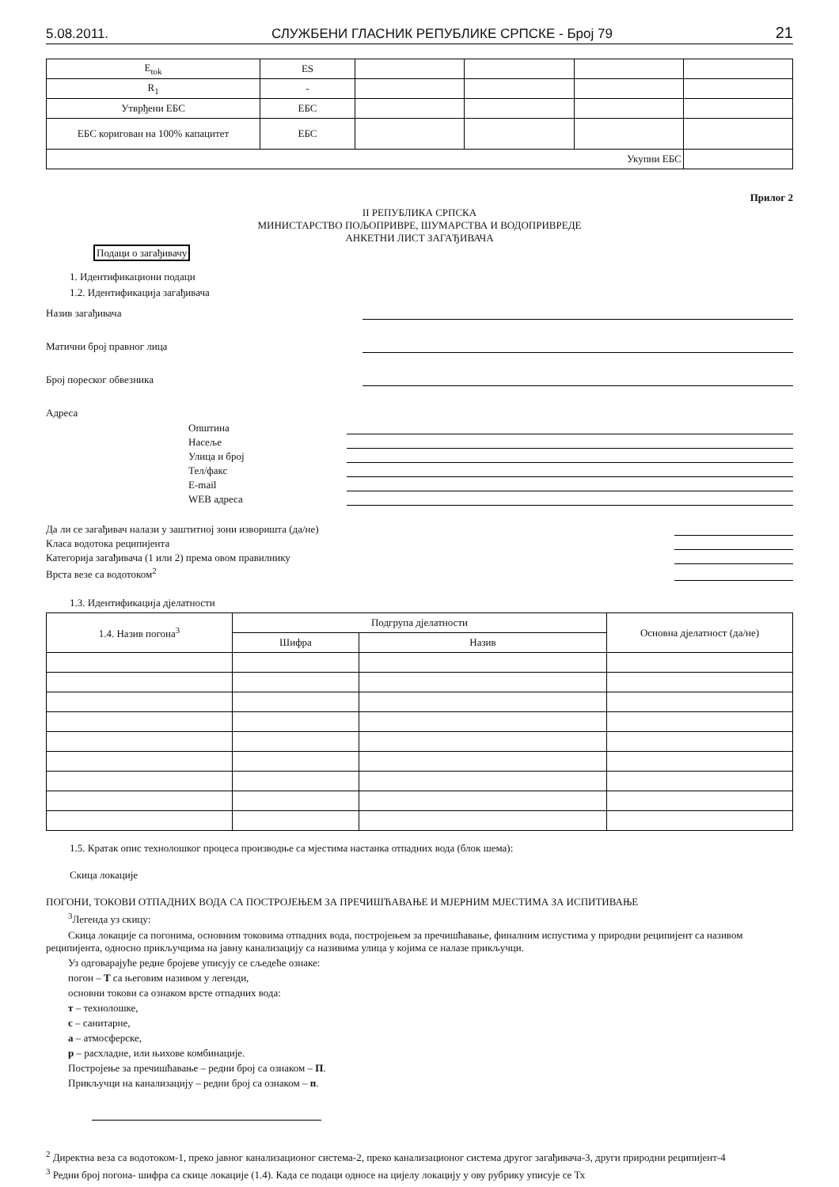5.08.2011. СЛУЖБЕНИ ГЛАСНИК РЕПУБЛИКЕ СРПСКЕ - Број 79 21
| E<sub>tok</sub> | ES | | | | |
| R<sub>1</sub> | - | | | | |
| Утврђени ЕБС | ЕБС | | | | |
| ЕБС коригован на 100% капацитет | ЕБС | | | | |
| Укупни ЕБС | | | | | |
Прилог 2
II РЕПУБЛИКА СРПСКА
МИНИСТАРСТВО ПОЉОПРИВРЕ, ШУМАРСТВА И ВОДОПРИВРЕДЕ
АНКЕТНИ ЛИСТ ЗАГАЂИВАЧА
Подаци о загађивачу
1. Идентификациони подаци
1.2. Идентификација загађивача
Назив загађивача
Матични број правног лица
Број пореског обвезника
Адреса
Општина
Насеље
Улица и број
Тел/факс
E-mail
WEB адреса
Да ли се загађивач налази у заштитној зони изворишта (да/не)
Класа водотока реципијента
Категорија загађивача (1 или 2) према овом правилнику
Врста везе са водотоком<sup>2</sup>
1.3. Идентификација дјелатности
| 1.4. Назив погона<sup>3</sup> | Подгрупа дјелатности | | Основна дјелатност (да/не) |
| --- | --- | --- | --- |
| | Шифра | Назив | |
1.5. Кратак опис технолошког процеса производње са мјестима настанка отпадних вода (блок шема):
Скица локације
ПОГОНИ, ТОКОВИ ОТПАДНИХ ВОДА СА ПОСТРОЈЕЊЕМ ЗА ПРЕЧИШЋАВАЊЕ И МЈЕРНИМ МЈЕСТИМА ЗА ИСПИТИВАЊЕ
<sup>3</sup> Легенда уз скицу:
Скица локације са погонима, основним токовима отпадних вода, постројењем за пречишћавање, финалним испустима у природни реципијент са називом реципијента, односно прикључцима на јавну канализацију са називима улица у којима се налазе прикључци.
Уз одговарајуће редне бројеве уписују се сљедеће ознаке:
погон – Т са његовим називом у легенди,
основни токови са ознаком врсте отпадних вода:
т – технолошке,
с – санитарне,
а – атмосферске,
р – расхладне, или њихове комбинације.
Постројење за пречишћавање – редни број са ознаком – П.
Прикључци на канализацију – редни број са ознаком – п.
<sup>2</sup> Директна веза са водотоком-1, преко јавног канализационог система-2, преко канализационог система другог загађивача-3, други природни реципијент-4
<sup>3</sup> Редни број погона- шифра са скице локације (1.4). Када се подаци односе на цијелу локацију у ову рубрику уписује се Тх